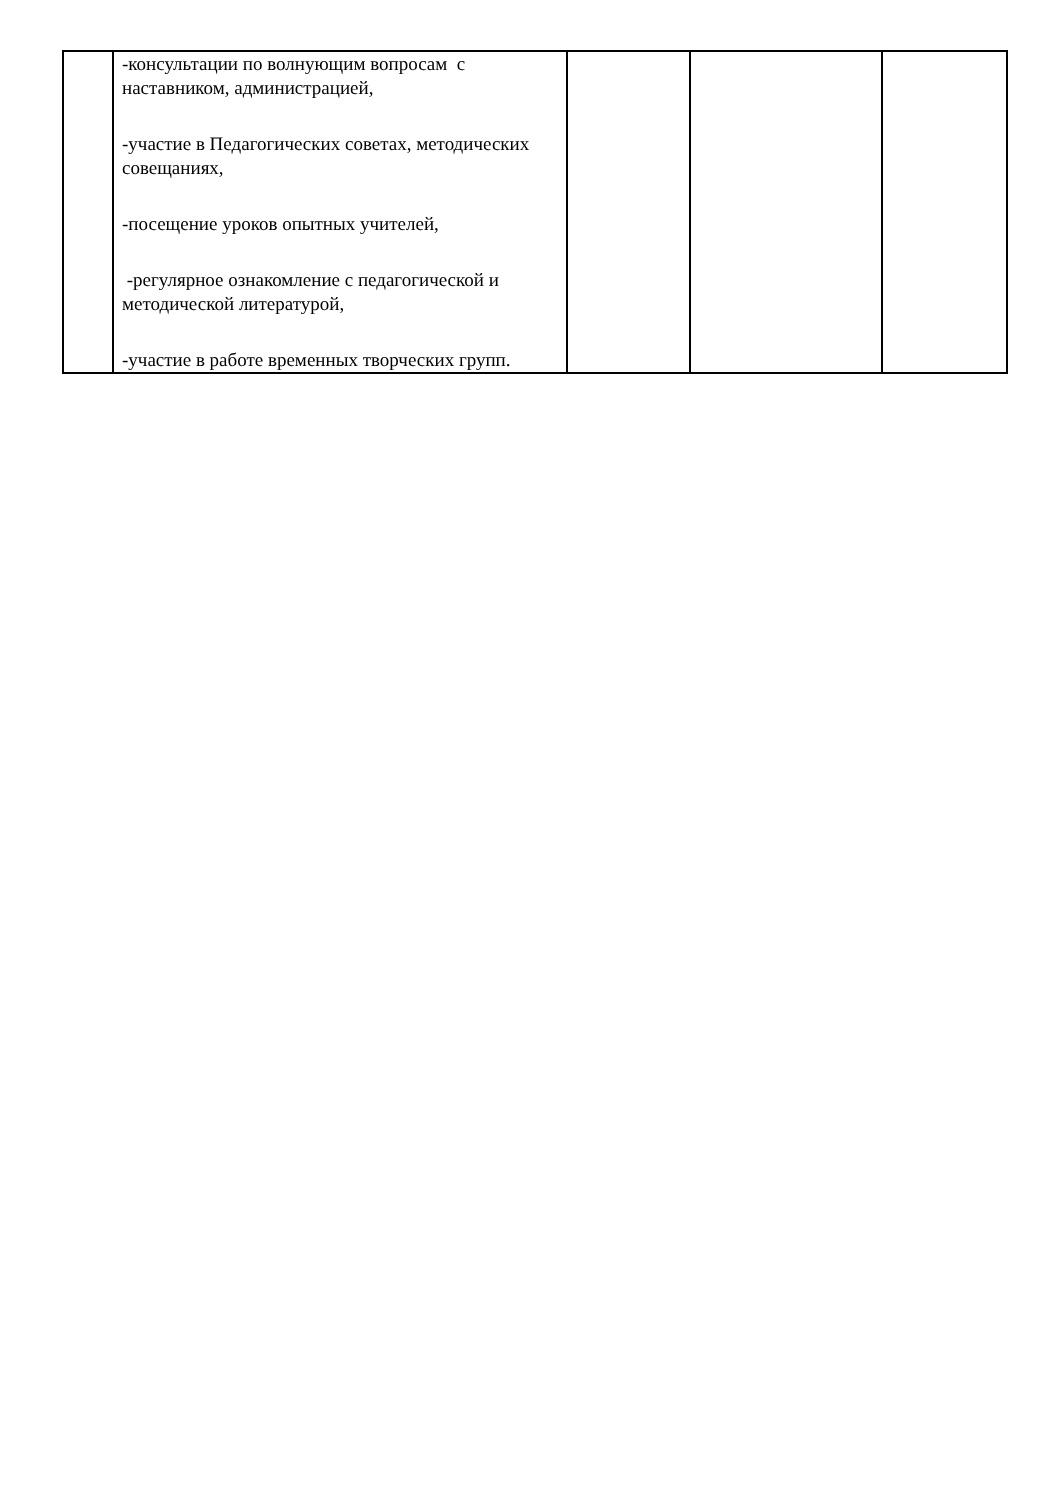| | -консультации по волнующим вопросам с наставником, администрацией, -участие в Педагогических советах, методических совещаниях, -посещение уроков опытных учителей, -регулярное ознакомление с педагогической и методической литературой, -участие в работе временных творческих групп. | | | |